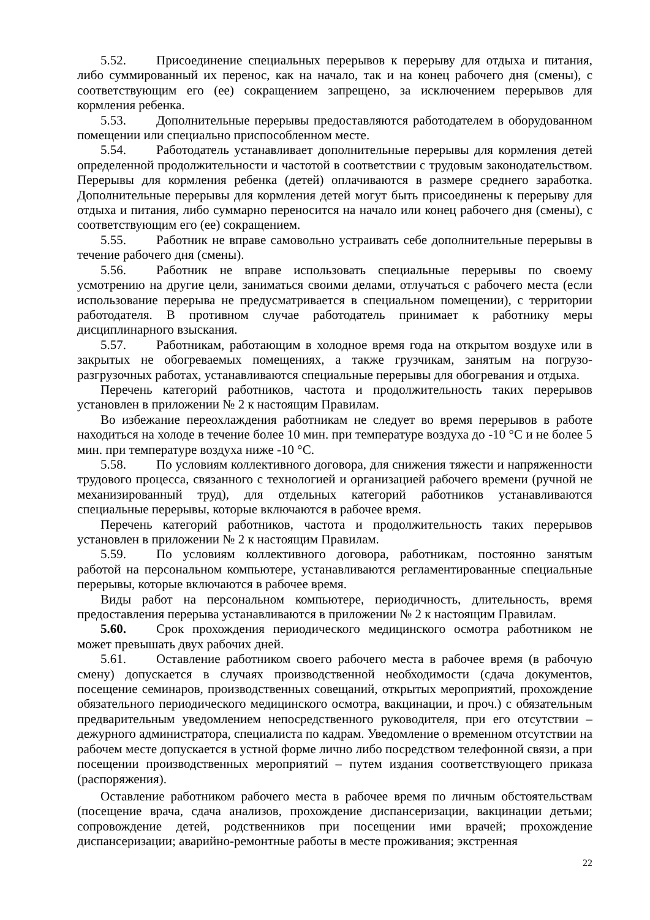5.52. Присоединение специальных перерывов к перерыву для отдыха и питания, либо суммированный их перенос, как на начало, так и на конец рабочего дня (смены), с соответствующим его (ее) сокращением запрещено, за исключением перерывов для кормления ребенка.
5.53. Дополнительные перерывы предоставляются работодателем в оборудованном помещении или специально приспособленном месте.
5.54. Работодатель устанавливает дополнительные перерывы для кормления детей определенной продолжительности и частотой в соответствии с трудовым законодательством. Перерывы для кормления ребенка (детей) оплачиваются в размере среднего заработка. Дополнительные перерывы для кормления детей могут быть присоединены к перерыву для отдыха и питания, либо суммарно переносится на начало или конец рабочего дня (смены), с соответствующим его (ее) сокращением.
5.55. Работник не вправе самовольно устраивать себе дополнительные перерывы в течение рабочего дня (смены).
5.56. Работник не вправе использовать специальные перерывы по своему усмотрению на другие цели, заниматься своими делами, отлучаться с рабочего места (если использование перерыва не предусматривается в специальном помещении), с территории работодателя. В противном случае работодатель принимает к работнику меры дисциплинарного взыскания.
5.57. Работникам, работающим в холодное время года на открытом воздухе или в закрытых не обогреваемых помещениях, а также грузчикам, занятым на погрузо-разгрузочных работах, устанавливаются специальные перерывы для обогревания и отдыха.
Перечень категорий работников, частота и продолжительность таких перерывов установлен в приложении № 2 к настоящим Правилам.
Во избежание переохлаждения работникам не следует во время перерывов в работе находиться на холоде в течение более 10 мин. при температуре воздуха до -10 °С и не более 5 мин. при температуре воздуха ниже -10 °С.
5.58. По условиям коллективного договора, для снижения тяжести и напряженности трудового процесса, связанного с технологией и организацией рабочего времени (ручной не механизированный труд), для отдельных категорий работников устанавливаются специальные перерывы, которые включаются в рабочее время.
Перечень категорий работников, частота и продолжительность таких перерывов установлен в приложении № 2 к настоящим Правилам.
5.59. По условиям коллективного договора, работникам, постоянно занятым работой на персональном компьютере, устанавливаются регламентированные специальные перерывы, которые включаются в рабочее время.
Виды работ на персональном компьютере, периодичность, длительность, время предоставления перерыва устанавливаются в приложении № 2 к настоящим Правилам.
5.60. Срок прохождения периодического медицинского осмотра работником не может превышать двух рабочих дней.
5.61. Оставление работником своего рабочего места в рабочее время (в рабочую смену) допускается в случаях производственной необходимости (сдача документов, посещение семинаров, производственных совещаний, открытых мероприятий, прохождение обязательного периодического медицинского осмотра, вакцинации, и проч.) с обязательным предварительным уведомлением непосредственного руководителя, при его отсутствии – дежурного администратора, специалиста по кадрам. Уведомление о временном отсутствии на рабочем месте допускается в устной форме лично либо посредством телефонной связи, а при посещении производственных мероприятий – путем издания соответствующего приказа (распоряжения).
Оставление работником рабочего места в рабочее время по личным обстоятельствам (посещение врача, сдача анализов, прохождение диспансеризации, вакцинации детьми; сопровождение детей, родственников при посещении ими врачей; прохождение диспансеризации; аварийно-ремонтные работы в месте проживания; экстренная
22